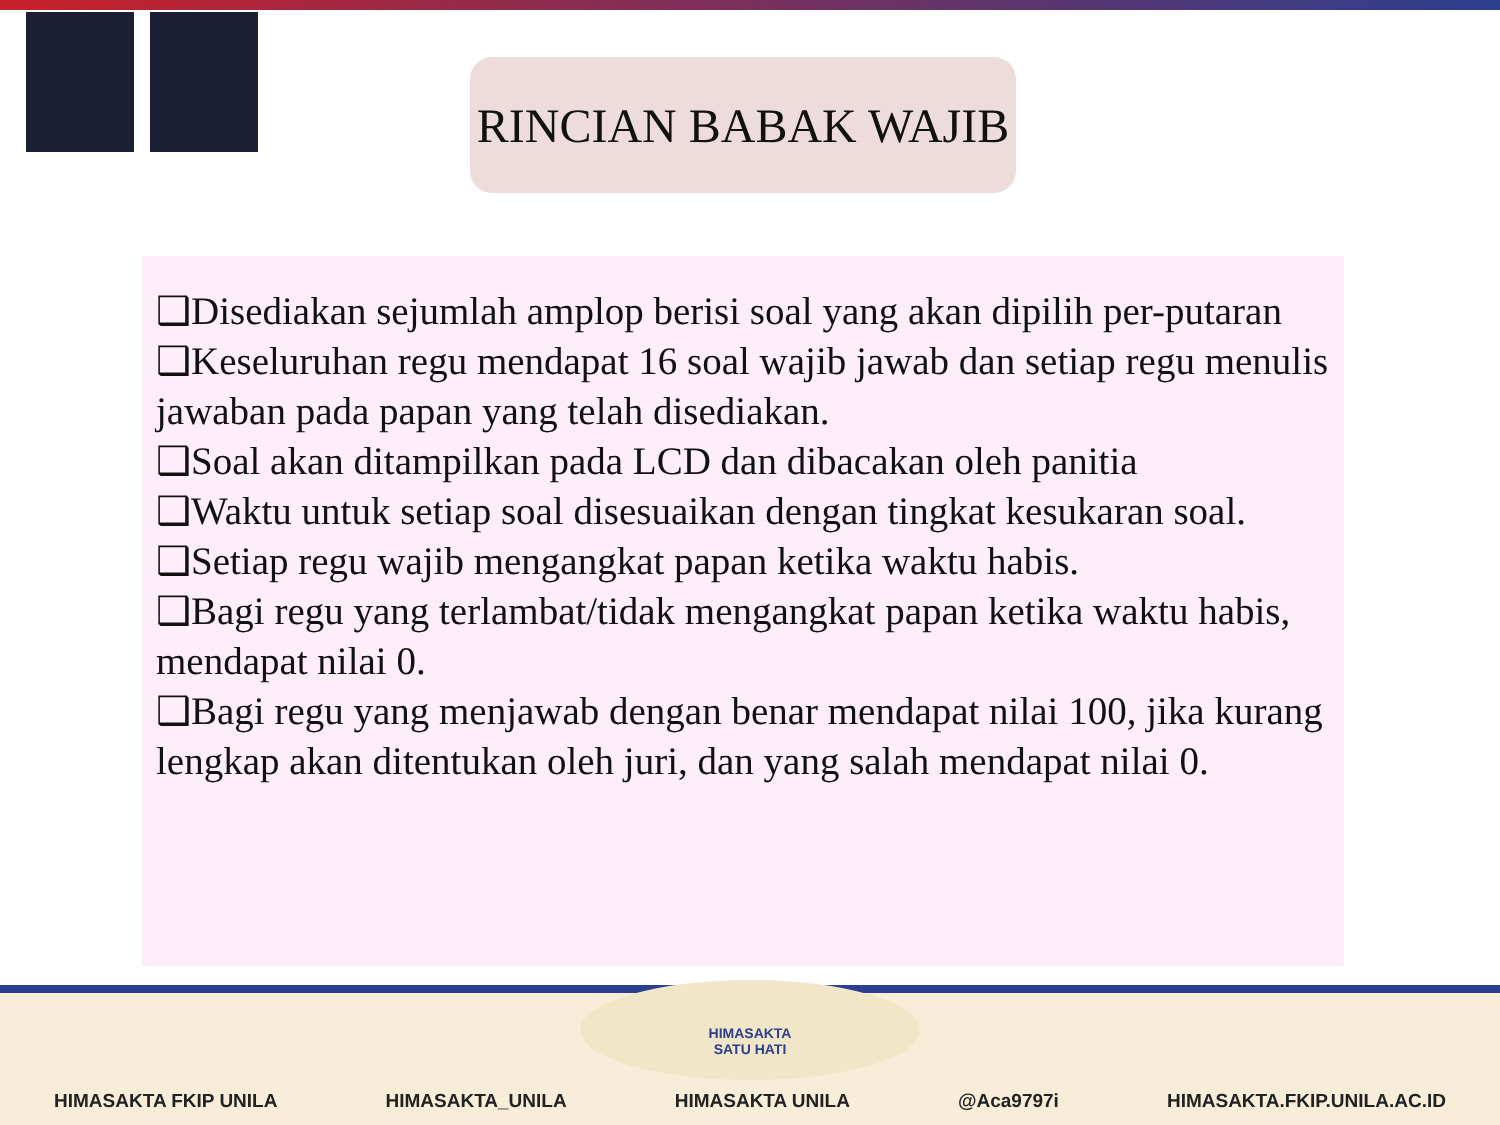RINCIAN BABAK WAJIB
❑Disediakan sejumlah amplop berisi soal yang akan dipilih per-putaran
❑Keseluruhan regu mendapat 16 soal wajib jawab dan setiap regu menulis jawaban pada papan yang telah disediakan.
❑Soal akan ditampilkan pada LCD dan dibacakan oleh panitia
❑Waktu untuk setiap soal disesuaikan dengan tingkat kesukaran soal.
❑Setiap regu wajib mengangkat papan ketika waktu habis.
❑Bagi regu yang terlambat/tidak mengangkat papan ketika waktu habis, mendapat nilai 0.
❑Bagi regu yang menjawab dengan benar mendapat nilai 100, jika kurang lengkap akan ditentukan oleh juri, dan yang salah mendapat nilai 0.
HIMASAKTA
SATU HATI
HIMASAKTA FKIP UNILA HIMASAKTA_UNILA HIMASAKTA UNILA @Aca9797i HIMASAKTA.FKIP.UNILA.AC.ID